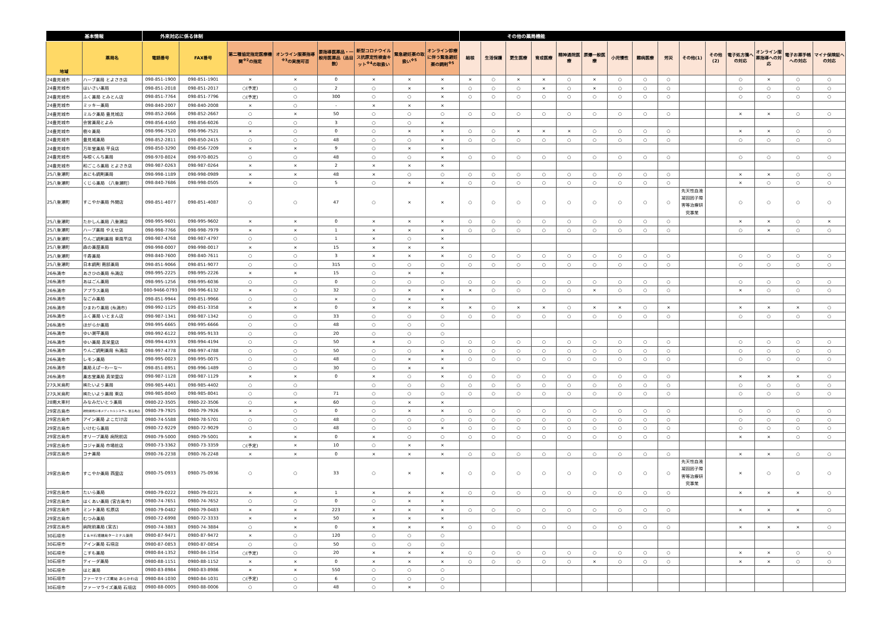| 基本情報 | | 外来対応に係る体制 | | | | | | | | その他の薬局機能 | | | | | | | | | | | | | | |
| --- | --- | --- | --- | --- | --- | --- | --- | --- | --- | --- | --- | --- | --- | --- | --- | --- | --- | --- | --- | --- | --- | --- | --- | --- |
| 地域 | 薬局名 | 電話番号 | FAX番号 | 第二種協定指定医療機関<sup>※2</sup>の指定 | オンライン服薬指導<sup>※3</sup>の実施可否 | 要指導医薬品・一般用医薬品（品目数） | 新型コロナウイルス抗原定性検査キット<sup>※4</sup>の取扱い | 緊急避妊薬の取扱い<sup>※5</sup> | オンライン診療に伴う緊急避妊薬の調剤<sup>※5</sup> | 結核 | 生活保護 | 更生医療 | 育成医療 | 精神通院医療 | 原爆一般医療 | 小児慢性 | 難病医療 | 労災 | その他(1) | その他(2) | 電子処方箋への対応 | オンライン服薬指導への対応 | 電子お薬手帳への対応 | マイナ保険証への対応 |
| 24豊見城市 | ハーブ薬局 とよさき店 | 098-851-1900 | 098-851-1901 | × | × | 0 | × | × | × | × | ○ | × | × | ○ | × | ○ | ○ | ○ | | | ○ | × | ○ | ○ |
| 24豊見城市 | はいさい薬局 | 098-851-2018 | 098-851-2017 | ○(予定) | ○ | 2 | ○ | × | × | ○ | ○ | ○ | × | ○ | × | ○ | ○ | ○ | | | ○ | ○ | ○ | ○ |
| 24豊見城市 | ふく薬局 とみとん店 | 098-851-7764 | 098-851-7796 | ○(予定) | ○ | 300 | ○ | ○ | × | ○ | ○ | ○ | ○ | ○ | ○ | ○ | ○ | ○ | | | ○ | ○ | ○ | ○ |
| 24豊見城市 | ミッキー薬局 | 098-840-2007 | 098-840-2008 | × | ○ | - | × | × | × | | | | | | | | | | | | | | | |
| 24豊見城市 | ミルク薬局 豊見城店 | 098-852-2666 | 098-852-2667 | ○ | × | 50 | ○ | ○ | ○ | ○ | ○ | ○ | ○ | ○ | ○ | ○ | ○ | ○ | | | × | × | ○ | ○ |
| 24豊見城市 | 会営薬局とよみ | 098-856-4160 | 098-856-6026 | ○ | ○ | 3 | ○ | ○ | × | | | | | | | | | | | | | | | |
| 24豊見城市 | 樹々薬局 | 098-996-7520 | 098-996-7521 | × | ○ | 0 | ○ | × | × | ○ | ○ | × | × | × | ○ | ○ | ○ | ○ | | | × | × | ○ | ○ |
| 24豊見城市 | 豊見城薬局 | 098-852-2811 | 098-850-2415 | ○ | ○ | 48 | ○ | ○ | × | ○ | ○ | ○ | ○ | ○ | ○ | ○ | ○ | ○ | | | ○ | ○ | ○ | ○ |
| 24豊見城市 | 万年堂薬局 平良店 | 098-850-3290 | 098-856-7209 | × | × | 9 | ○ | × | × | | | | | | | | | | | | | | | |
| 24豊見城市 | 与根くんち薬局 | 098-970-8024 | 098-970-8025 | ○ | ○ | 48 | ○ | ○ | × | ○ | ○ | ○ | ○ | ○ | ○ | ○ | ○ | ○ | | | ○ | ○ | ○ | ○ |
| 24豊見城市 | 和ごころ薬局 とよさき店 | 098-987-0263 | 098-987-0264 | × | × | 2 | × | × | × | | | | | | | | | | | | | | | |
| 25八重瀬町 | あにも調剤薬局 | 098-998-1189 | 098-998-0989 | × | × | 48 | × | ○ | ○ | ○ | ○ | ○ | ○ | ○ | ○ | ○ | ○ | ○ | | | × | × | ○ | ○ |
| 25八重瀬町 | くじら薬局 （八重瀬町） | 098-840-7686 | 098-998-0505 | × | ○ | 5 | ○ | × | × | ○ | ○ | ○ | ○ | ○ | ○ | ○ | ○ | ○ | | | × | ○ | ○ | ○ |
| 25八重瀬町 | すこやか薬局 外間店 | 098-851-4077 | 098-851-4087 | ○ | ○ | 47 | ○ | × | × | ○ | ○ | ○ | ○ | ○ | ○ | ○ | ○ | ○ | 先天性血液凝固因子障害等治療研究事業 | | ○ | ○ | ○ | ○ |
| 25八重瀬町 | たかしん薬局 八重瀬店 | 098-995-9601 | 098-995-9602 | × | × | 0 | × | × | × | ○ | ○ | ○ | ○ | ○ | ○ | ○ | ○ | ○ | | | × | × | ○ | × |
| 25八重瀬町 | ハーブ薬局 やえせ店 | 098-998-7766 | 098-998-7979 | × | × | 1 | × | × | × | ○ | ○ | ○ | ○ | ○ | ○ | ○ | ○ | ○ | | | ○ | × | ○ | ○ |
| 25八重瀬町 | りんご調剤薬局 東風平店 | 098-987-4768 | 098-987-4797 | ○ | ○ | 1 | × | ○ | × | | | | | | | | | | | | | | | |
| 25八重瀬町 | 森の薬屋薬局 | 098-998-0007 | 098-998-0017 | × | × | 15 | × | × | × | | | | | | | | | | | | | | | |
| 25八重瀬町 | 千寿薬局 | 098-840-7600 | 098-840-7611 | ○ | ○ | 3 | × | × | × | ○ | ○ | ○ | ○ | ○ | ○ | ○ | ○ | ○ | | | ○ | ○ | ○ | ○ |
| 25八重瀬町 | 日本調剤 南部薬局 | 098-851-9066 | 098-851-9077 | ○ | ○ | 315 | ○ | ○ | ○ | ○ | ○ | ○ | ○ | ○ | ○ | ○ | ○ | ○ | | | ○ | ○ | ○ | ○ |
| 26糸満市 | あさひの薬局 糸満店 | 098-995-2225 | 098-995-2226 | × | × | 15 | ○ | × | × | | | | | | | | | | | | | | | |
| 26糸満市 | あはごん薬局 | 098-995-1256 | 098-995-6036 | ○ | ○ | 0 | ○ | ○ | ○ | ○ | ○ | ○ | ○ | ○ | ○ | ○ | ○ | ○ | | | ○ | ○ | ○ | ○ |
| 26糸満市 | アプラス薬局 | 080-9466-0793 | 098-996-6132 | × | ○ | 32 | ○ | × | × | × | ○ | ○ | ○ | ○ | × | ○ | ○ | ○ | | | × | ○ | ○ | ○ |
| 26糸満市 | なごみ薬局 | 098-851-9944 | 098-851-9966 | ○ | ○ | × | ○ | × | × | | | | | | | | | | | | | | | |
| 26糸満市 | ひまわり薬局 (糸満市) | 098-992-1125 | 098-851-3358 | × | × | 0 | × | × | × | × | ○ | × | × | ○ | × | × | ○ | × | | | × | × | × | ○ |
| 26糸満市 | ふく薬局 いとまん店 | 098-987-1341 | 098-987-1342 | ○ | ○ | 33 | ○ | ○ | ○ | ○ | ○ | ○ | ○ | ○ | ○ | ○ | ○ | ○ | | | ○ | ○ | ○ | ○ |
| 26糸満市 | ほがらか薬局 | 098-995-6665 | 098-995-6666 | ○ | ○ | 48 | ○ | ○ | ○ | | | | | | | | | | | | | | | |
| 26糸満市 | ゆい潮平薬局 | 098-992-6122 | 098-995-9133 | ○ | ○ | 20 | ○ | ○ | ○ | | | | | | | | | | | | | | | |
| 26糸満市 | ゆい薬局 真栄里店 | 098-994-4193 | 098-994-4194 | ○ | ○ | 50 | × | ○ | ○ | ○ | ○ | ○ | ○ | ○ | ○ | ○ | ○ | ○ | | | ○ | ○ | ○ | ○ |
| 26糸満市 | りんご調剤薬局 糸満店 | 098-997-4778 | 098-997-4788 | ○ | ○ | 50 | ○ | ○ | × | ○ | ○ | ○ | ○ | ○ | ○ | ○ | ○ | ○ | | | ○ | ○ | ○ | ○ |
| 26糸満市 | レモン薬局 | 098-995-0023 | 098-995-0075 | ○ | ○ | 48 | ○ | × | × | ○ | ○ | ○ | ○ | ○ | ○ | ○ | ○ | ○ | | | ○ | ○ | ○ | ○ |
| 26糸満市 | 薬局えぱーわーな～ | 098-851-8951 | 098-996-1489 | ○ | ○ | 30 | ○ | × | × | | | | | | | | | | | | | | | |
| 26糸満市 | 薬志堂薬局 真栄里店 | 098-987-1128 | 098-987-1129 | × | × | 0 | × | ○ | × | ○ | ○ | ○ | ○ | ○ | ○ | ○ | ○ | ○ | | | × | × | × | ○ |
| 27久米島町 | ㈱たいよう薬局 | 098-985-4401 | 098-985-4402 | ○ | ○ | | ○ | ○ | ○ | ○ | ○ | ○ | ○ | ○ | ○ | ○ | ○ | ○ | | | ○ | ○ | ○ | ○ |
| 27久米島町 | ㈱たいよう薬局 東店 | 098-985-8040 | 098-985-8041 | ○ | ○ | 71 | ○ | ○ | ○ | ○ | ○ | ○ | ○ | ○ | ○ | ○ | ○ | ○ | | | ○ | ○ | ○ | ○ |
| 28南大東村 | みなみだいとう薬局 | 0980-22-3505 | 0980-22-3506 | ○ | × | 60 | ○ | × | × | | | | | | | | | | | | | | | |
| 29宮古島市 | 調剤薬局日本メディカルシステム 宮古島店 | 0980-79-7925 | 0980-79-7926 | × | ○ | 0 | ○ | × | × | ○ | ○ | ○ | ○ | ○ | ○ | ○ | ○ | ○ | | | ○ | ○ | ○ | ○ |
| 29宮古島市 | アイン薬局 よこだけ店 | 0980-74-5588 | 0980-78-5701 | ○ | ○ | 48 | ○ | ○ | ○ | ○ | ○ | ○ | ○ | ○ | ○ | ○ | ○ | ○ | | | ○ | ○ | ○ | ○ |
| 29宮古島市 | いけむら薬局 | 0980-72-9229 | 0980-72-9029 | ○ | ○ | 48 | ○ | ○ | × | ○ | ○ | ○ | ○ | ○ | ○ | ○ | ○ | ○ | | | ○ | ○ | ○ | ○ |
| 29宮古島市 | オリーブ薬局 病院前店 | 0980-79-5000 | 0980-79-5001 | × | × | 0 | × | ○ | ○ | ○ | ○ | ○ | ○ | ○ | ○ | ○ | ○ | ○ | | | × | × | ○ | ○ |
| 29宮古島市 | コジャ薬局 市場前店 | 0980-73-3362 | 0980-73-3359 | ○(予定) | × | 10 | ○ | × | × | | | | | | | | | | | | | | | |
| 29宮古島市 | コナ薬局 | 0980-76-2238 | 0980-76-2248 | × | × | 0 | × | × | × | ○ | ○ | ○ | ○ | ○ | ○ | ○ | ○ | ○ | | | × | × | ○ | ○ |
| 29宮古島市 | すこやか薬局 西里店 | 0980-75-0933 | 0980-75-0936 | ○ | ○ | 33 | ○ | × | × | ○ | ○ | ○ | ○ | ○ | ○ | ○ | ○ | ○ | 先天性血液凝固因子障害等治療研究事業 | | × | ○ | ○ | ○ |
| 29宮古島市 | たいら薬局 | 0980-79-0222 | 0980-79-0221 | × | × | 1 | × | × | × | ○ | ○ | ○ | ○ | ○ | ○ | ○ | ○ | ○ | | | × | × | × | ○ |
| 29宮古島市 | はくあい薬局 (宮古島市) | 0980-74-7651 | 0980-74-7652 | ○ | ○ | 0 | ○ | × | × | | | | | | | | | | | | | | | |
| 29宮古島市 | ミント薬局 松原店 | 0980-79-0482 | 0980-79-0483 | × | × | 223 | × | × | × | ○ | ○ | ○ | ○ | ○ | ○ | ○ | ○ | ○ | | | × | × | × | ○ |
| 29宮古島市 | むつみ薬局 | 0980-72-6998 | 0980-72-3333 | × | × | 50 | × | × | × | | | | | | | | | | | | | | | |
| 29宮古島市 | 病院前薬局 (宮古) | 0980-74-3883 | 0980-74-3884 | ○ | × | 0 | × | × | × | ○ | ○ | ○ | ○ | ○ | ○ | ○ | ○ | ○ | | | × | × | × | ○ |
| 30石垣市 | Ｉ＆Ｈ石垣離島ターミナル薬局 | 0980-87-9471 | 0980-87-9472 | × | ○ | 120 | ○ | ○ | ○ | | | | | | | | | | | | | | | |
| 30石垣市 | アイン薬局 石垣店 | 0980-87-0853 | 0980-87-0854 | ○ | ○ | 50 | ○ | ○ | ○ | | | | | | | | | | | | | | | |
| 30石垣市 | こすも薬局 | 0980-84-1352 | 0980-84-1354 | ○(予定) | ○ | 20 | × | × | × | ○ | ○ | ○ | ○ | ○ | ○ | ○ | ○ | ○ | | | × | × | ○ | ○ |
| 30石垣市 | ティーダ薬局 | 0980-88-1151 | 0980-88-1152 | × | × | 0 | × | × | × | ○ | ○ | ○ | ○ | ○ | × | ○ | ○ | ○ | | | × | × | ○ | ○ |
| 30石垣市 | はと薬局 | 0980-83-8984 | 0980-83-8986 | × | × | 550 | ○ | ○ | ○ | | | | | | | | | | | | | | | |
| 30石垣市 | ファーマライズ薬局 あらかわ店 | 0980-84-1030 | 0980-84-1031 | ○(予定) | ○ | 6 | ○ | ○ | ○ | | | | | | | | | | | | | | | |
| 30石垣市 | ファーマライズ薬局 石垣店 | 0980-88-0005 | 0980-88-0006 | ○ | ○ | 48 | ○ | × | ○ | | | | | | | | | | | | | | | |